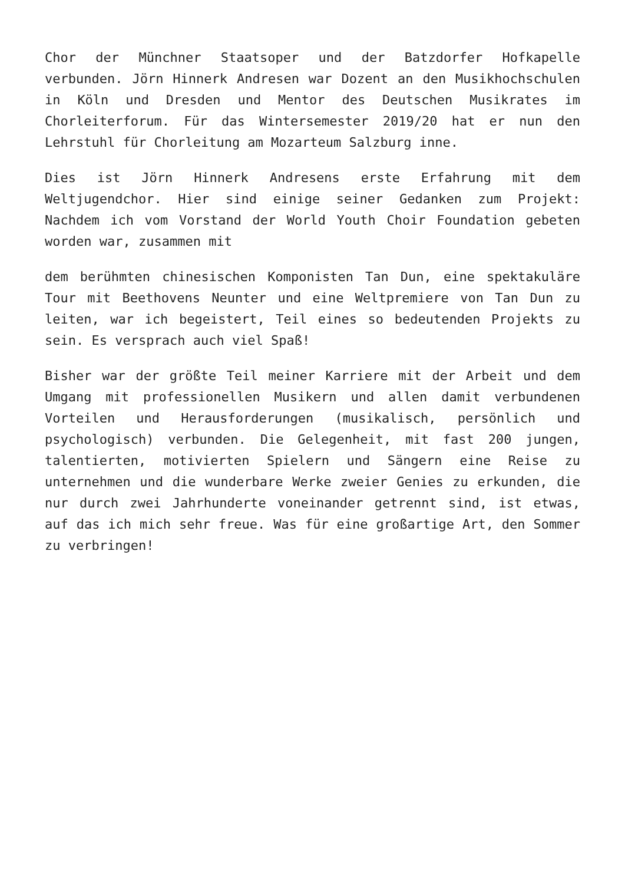Chor der Münchner Staatsoper und der Batzdorfer Hofkapelle verbunden. Jörn Hinnerk Andresen war Dozent an den Musikhochschulen in Köln und Dresden und Mentor des Deutschen Musikrates im Chorleiterforum. Für das Wintersemester 2019/20 hat er nun den Lehrstuhl für Chorleitung am Mozarteum Salzburg inne.
Dies ist Jörn Hinnerk Andresens erste Erfahrung mit dem Weltjugendchor. Hier sind einige seiner Gedanken zum Projekt: Nachdem ich vom Vorstand der World Youth Choir Foundation gebeten worden war, zusammen mit
dem berühmten chinesischen Komponisten Tan Dun, eine spektakuläre Tour mit Beethovens Neunter und eine Weltpremiere von Tan Dun zu leiten, war ich begeistert, Teil eines so bedeutenden Projekts zu sein. Es versprach auch viel Spaß!
Bisher war der größte Teil meiner Karriere mit der Arbeit und dem Umgang mit professionellen Musikern und allen damit verbundenen Vorteilen und Herausforderungen (musikalisch, persönlich und psychologisch) verbunden. Die Gelegenheit, mit fast 200 jungen, talentierten, motivierten Spielern und Sängern eine Reise zu unternehmen und die wunderbare Werke zweier Genies zu erkunden, die nur durch zwei Jahrhunderte voneinander getrennt sind, ist etwas, auf das ich mich sehr freue. Was für eine großartige Art, den Sommer zu verbringen!